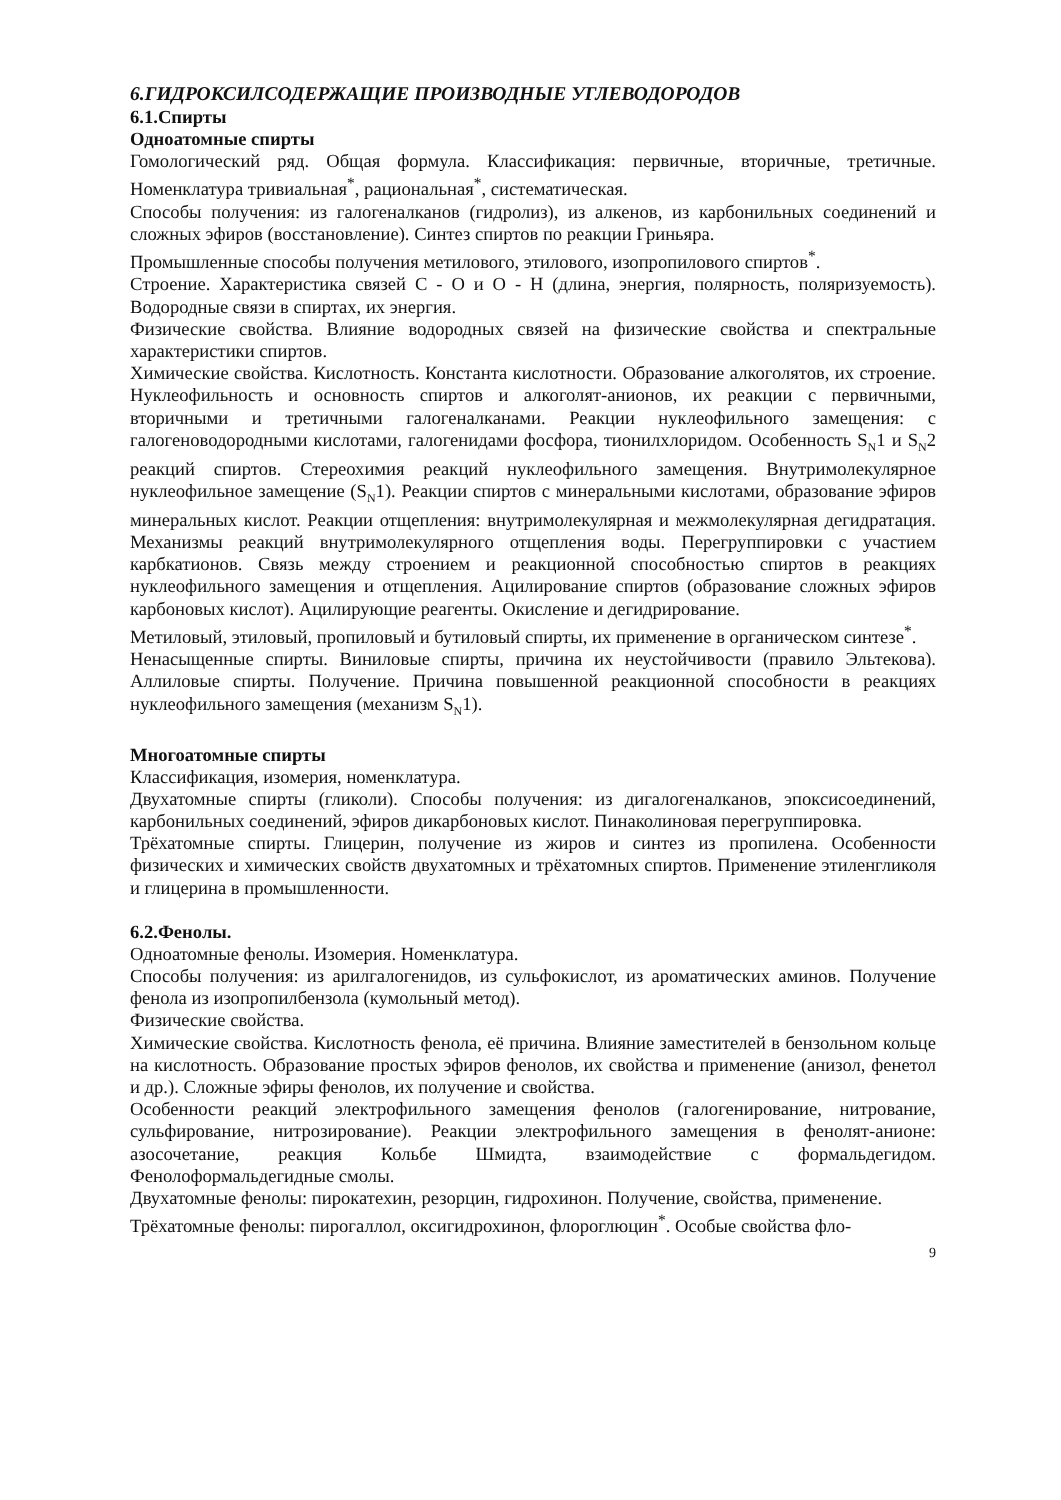6.ГИДРОКСИЛСОДЕРЖАЩИЕ ПРОИЗВОДНЫЕ УГЛЕВОДОРОДОВ
6.1.Спирты
Одноатомные спирты
Гомологический ряд. Общая формула. Классификация: первичные, вторичные, третичные. Номенклатура тривиальная<sup>*</sup>, рациональная<sup>*</sup>, систематическая.
Способы получения: из галогеналканов (гидролиз), из алкенов, из карбонильных соединений и сложных эфиров (восстановление). Синтез спиртов по реакции Гриньяра.
Промышленные способы получения метилового, этилового, изопропилового спиртов<sup>*</sup>.
Строение. Характеристика связей С - О и О - Н (длина, энергия, полярность, поляризуемость). Водородные связи в спиртах, их энергия.
Физические свойства. Влияние водородных связей на физические свойства и спектральные характеристики спиртов.
Химические свойства. Кислотность. Константа кислотности. Образование алкоголятов, их строение. Нуклеофильность и основность спиртов и алкоголят-анионов, их реакции с первичными, вторичными и третичными галогеналканами. Реакции нуклеофильного замещения: с галогеноводородными кислотами, галогенидами фосфора, тионилхлоридом. Особенность S<sub>N</sub>1 и S<sub>N</sub>2 реакций спиртов. Стереохимия реакций нуклеофильного замещения. Внутримолекулярное нуклеофильное замещение (S<sub>N</sub>1). Реакции спиртов с минеральными кислотами, образование эфиров минеральных кислот. Реакции отщепления: внутримолекулярная и межмолекулярная дегидратация. Механизмы реакций внутримолекулярного отщепления воды. Перегруппировки с участием карбкатионов. Связь между строением и реакционной способностью спиртов в реакциях нуклеофильного замещения и отщепления. Ацилирование спиртов (образование сложных эфиров карбоновых кислот). Ацилирующие реагенты. Окисление и дегидрирование.
Метиловый, этиловый, пропиловый и бутиловый спирты, их применение в органическом синтезе<sup>*</sup>.
Ненасыщенные спирты. Виниловые спирты, причина их неустойчивости (правило Эльтекова). Аллиловые спирты. Получение. Причина повышенной реакционной способности в реакциях нуклеофильного замещения (механизм S<sub>N</sub>1).
Многоатомные спирты
Классификация, изомерия, номенклатура.
Двухатомные спирты (гликоли). Способы получения: из дигалогеналканов, эпоксисоединений, карбонильных соединений, эфиров дикарбоновых кислот. Пинаколиновая перегруппировка.
Трёхатомные спирты. Глицерин, получение из жиров и синтез из пропилена. Особенности физических и химических свойств двухатомных и трёхатомных спиртов. Применение этиленгликоля и глицерина в промышленности.
6.2.Фенолы.
Одноатомные фенолы. Изомерия. Номенклатура.
Способы получения: из арилгалогенидов, из сульфокислот, из ароматических аминов. Получение фенола из изопропилбензола (кумольный метод).
Физические свойства.
Химические свойства. Кислотность фенола, её причина. Влияние заместителей в бензольном кольце на кислотность. Образование простых эфиров фенолов, их свойства и применение (анизол, фенетол и др.). Сложные эфиры фенолов, их получение и свойства.
Особенности реакций электрофильного замещения фенолов (галогенирование, нитрование, сульфирование, нитрозирование). Реакции электрофильного замещения в фенолят-анионе: азосочетание, реакция Кольбе Шмидта, взаимодействие с формальдегидом. Фенолоформальдегидные смолы.
Двухатомные фенолы: пирокатехин, резорцин, гидрохинон. Получение, свойства, применение.
Трёхатомные фенолы: пирогаллол, оксигидрохинон, флороглюцин<sup>*</sup>. Особые свойства фло-
9